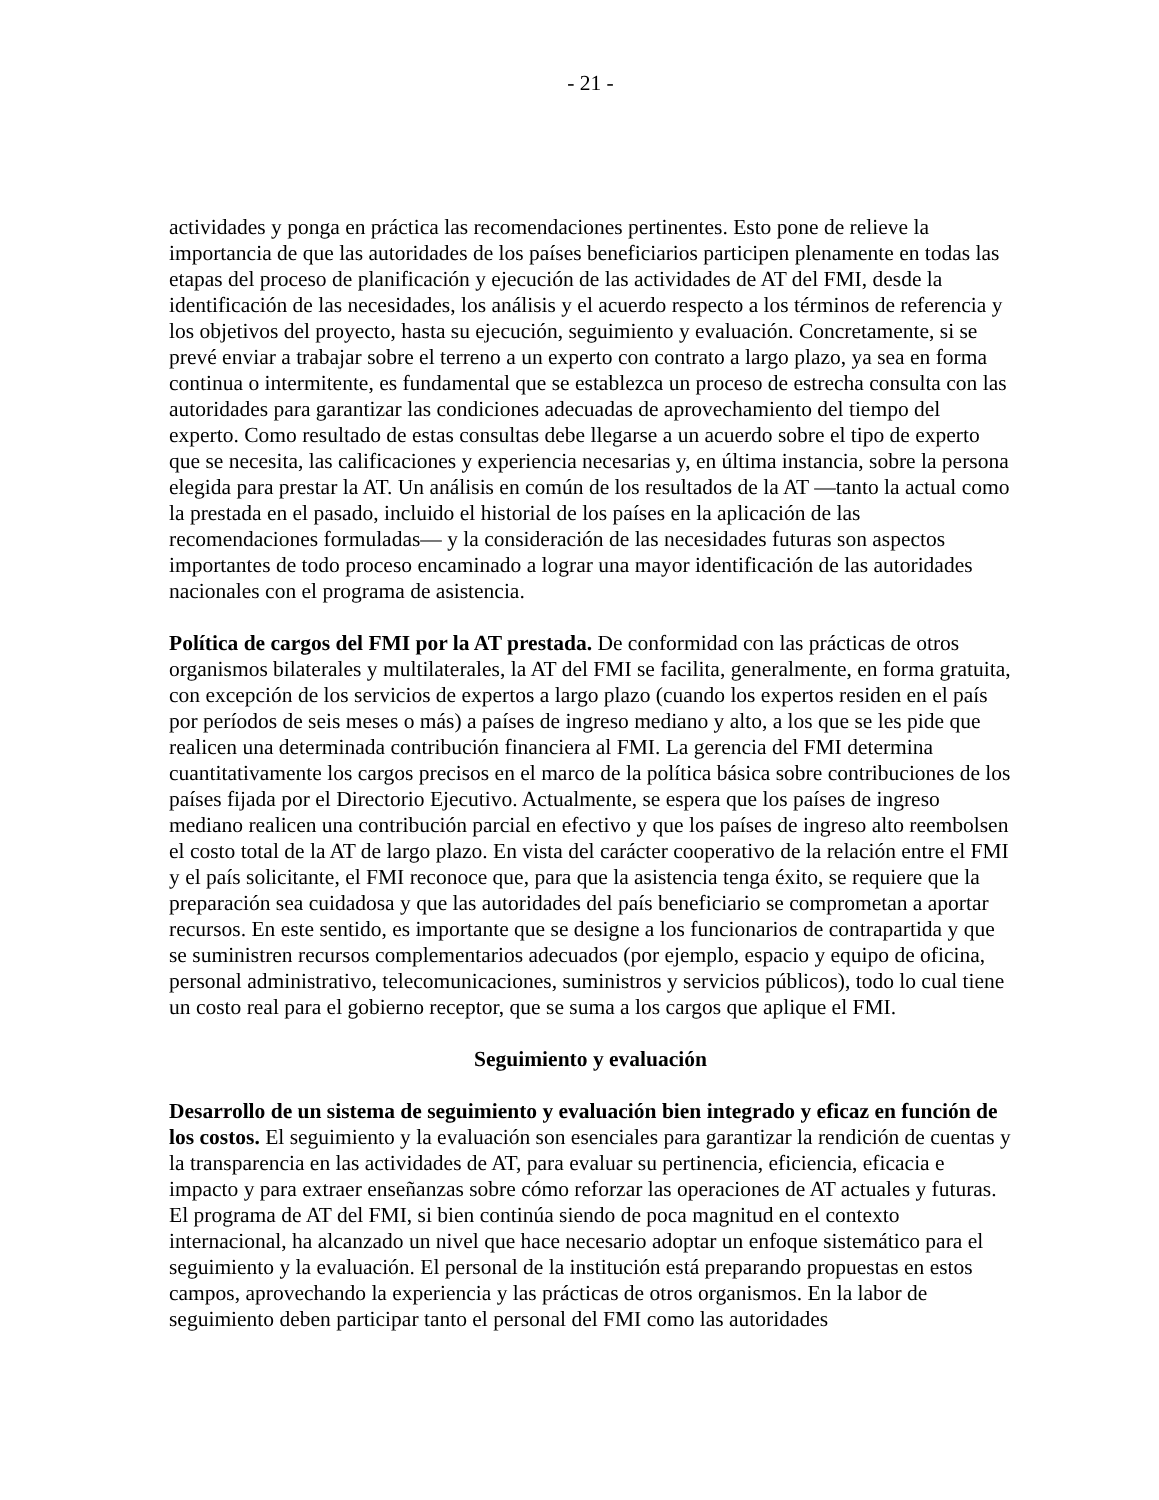- 21 -
actividades y ponga en práctica las recomendaciones pertinentes. Esto pone de relieve la importancia de que las autoridades de los países beneficiarios participen plenamente en todas las etapas del proceso de planificación y ejecución de las actividades de AT del FMI, desde la identificación de las necesidades, los análisis y el acuerdo respecto a los términos de referencia y los objetivos del proyecto, hasta su ejecución, seguimiento y evaluación. Concretamente, si se prevé enviar a trabajar sobre el terreno a un experto con contrato a largo plazo, ya sea en forma continua o intermitente, es fundamental que se establezca un proceso de estrecha consulta con las autoridades para garantizar las condiciones adecuadas de aprovechamiento del tiempo del experto. Como resultado de estas consultas debe llegarse a un acuerdo sobre el tipo de experto que se necesita, las calificaciones y experiencia necesarias y, en última instancia, sobre la persona elegida para prestar la AT. Un análisis en común de los resultados de la AT —tanto la actual como la prestada en el pasado, incluido el historial de los países en la aplicación de las recomendaciones formuladas— y la consideración de las necesidades futuras son aspectos importantes de todo proceso encaminado a lograr una mayor identificación de las autoridades nacionales con el programa de asistencia.
Política de cargos del FMI por la AT prestada. De conformidad con las prácticas de otros organismos bilaterales y multilaterales, la AT del FMI se facilita, generalmente, en forma gratuita, con excepción de los servicios de expertos a largo plazo (cuando los expertos residen en el país por períodos de seis meses o más) a países de ingreso mediano y alto, a los que se les pide que realicen una determinada contribución financiera al FMI. La gerencia del FMI determina cuantitativamente los cargos precisos en el marco de la política básica sobre contribuciones de los países fijada por el Directorio Ejecutivo. Actualmente, se espera que los países de ingreso mediano realicen una contribución parcial en efectivo y que los países de ingreso alto reembolsen el costo total de la AT de largo plazo. En vista del carácter cooperativo de la relación entre el FMI y el país solicitante, el FMI reconoce que, para que la asistencia tenga éxito, se requiere que la preparación sea cuidadosa y que las autoridades del país beneficiario se comprometan a aportar recursos. En este sentido, es importante que se designe a los funcionarios de contrapartida y que se suministren recursos complementarios adecuados (por ejemplo, espacio y equipo de oficina, personal administrativo, telecomunicaciones, suministros y servicios públicos), todo lo cual tiene un costo real para el gobierno receptor, que se suma a los cargos que aplique el FMI.
Seguimiento y evaluación
Desarrollo de un sistema de seguimiento y evaluación bien integrado y eficaz en función de los costos. El seguimiento y la evaluación son esenciales para garantizar la rendición de cuentas y la transparencia en las actividades de AT, para evaluar su pertinencia, eficiencia, eficacia e impacto y para extraer enseñanzas sobre cómo reforzar las operaciones de AT actuales y futuras. El programa de AT del FMI, si bien continúa siendo de poca magnitud en el contexto internacional, ha alcanzado un nivel que hace necesario adoptar un enfoque sistemático para el seguimiento y la evaluación. El personal de la institución está preparando propuestas en estos campos, aprovechando la experiencia y las prácticas de otros organismos. En la labor de seguimiento deben participar tanto el personal del FMI como las autoridades